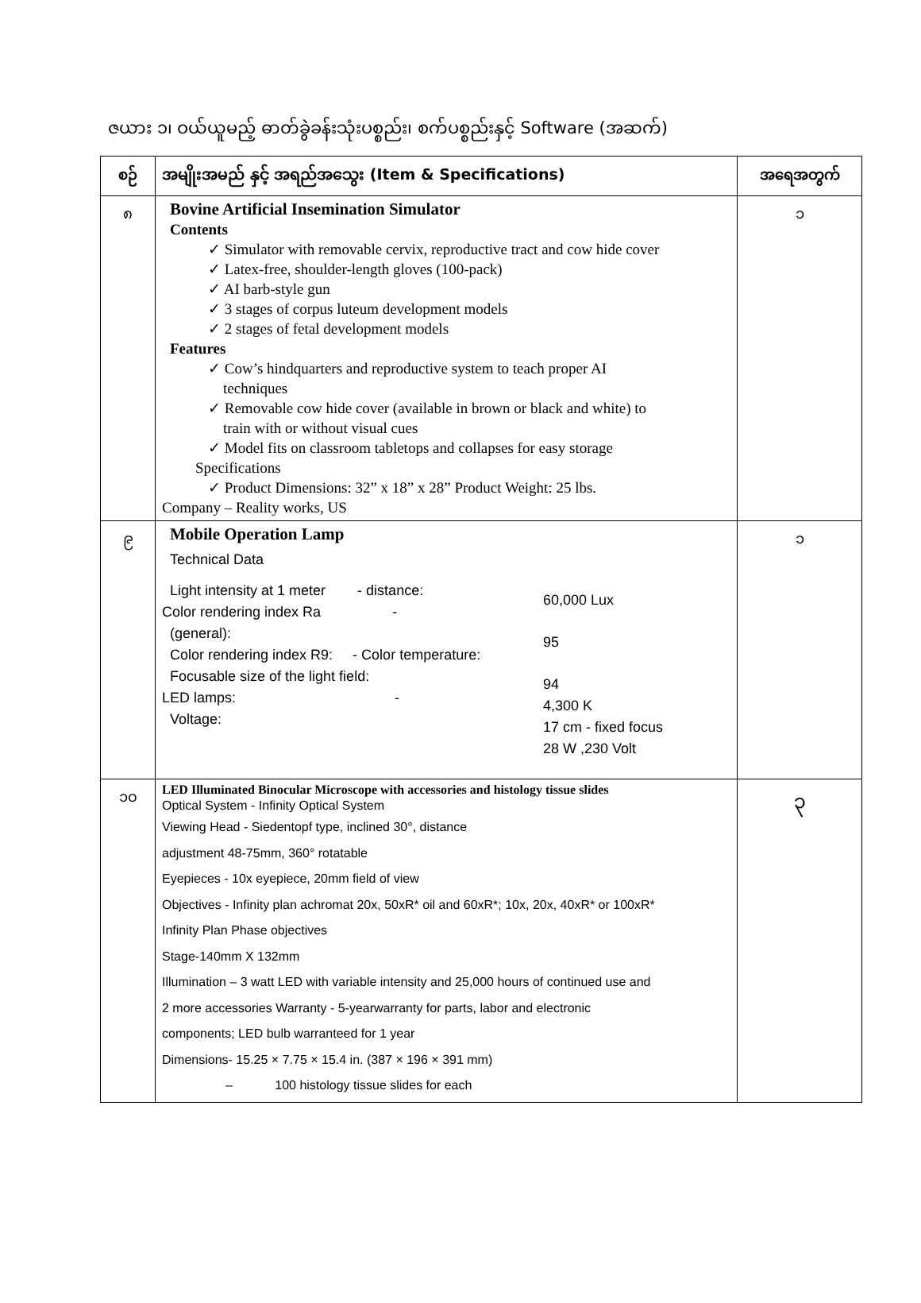ဇယား ၁၊ ဝယ်ယူမည့် ဓာတ်ခွဲခန်းသုံးပစ္စည်း၊ စက်ပစ္စည်းနှင့် Software (အဆက်)
| စဉ် | အမျိုးအမည် နှင့် အရည်အသွေး (Item & Specifications) | အရေအတွက် |
| --- | --- | --- |
| ၈ | Bovine Artificial Insemination Simulator Contents ✓ Simulator with removable cervix, reproductive tract and cow hide cover ✓ Latex-free, shoulder-length gloves (100-pack) ✓ AI barb-style gun ✓ 3 stages of corpus luteum development models ✓ 2 stages of fetal development models Features ✓ Cow’s hindquarters and reproductive system to teach proper AI techniques ✓ Removable cow hide cover (available in brown or black and white) to train with or without visual cues ✓ Model fits on classroom tabletops and collapses for easy storage Specifications ✓ Product Dimensions: 32” x 18” x 28” Product Weight: 25 lbs. Company – Reality works, US | ၁ |
| ၉ | Mobile Operation Lamp Technical Data Light intensity at 1 meter - distance: Color rendering index Ra - (general): Color rendering index R9: - Color temperature: Focusable size of the light field: LED lamps: - Voltage: 60,000 Lux 95 94 4,300 K 17 cm - fixed focus 28 W ,230 Volt | ၁ |
| ၁၀ | LED Illuminated Binocular Microscope with accessories and histology tissue slides Optical System - Infinity Optical System Viewing Head - Siedentopf type, inclined 30°, distance adjustment 48-75mm, 360° rotatable Eyepieces - 10x eyepiece, 20mm field of view Objectives - Infinity plan achromat 20x, 50xR* oil and 60xR*; 10x, 20x, 40xR* or 100xR* Infinity Plan Phase objectives Stage-140mm X 132mm Illumination – 3 watt LED with variable intensity and 25,000 hours of continued use and 2 more accessories Warranty - 5-yearwarranty for parts, labor and electronic components; LED bulb warranteed for 1 year Dimensions- 15.25 × 7.75 × 15.4 in. (387 × 196 × 391 mm) – 100 histology tissue slides for each | ၃ |